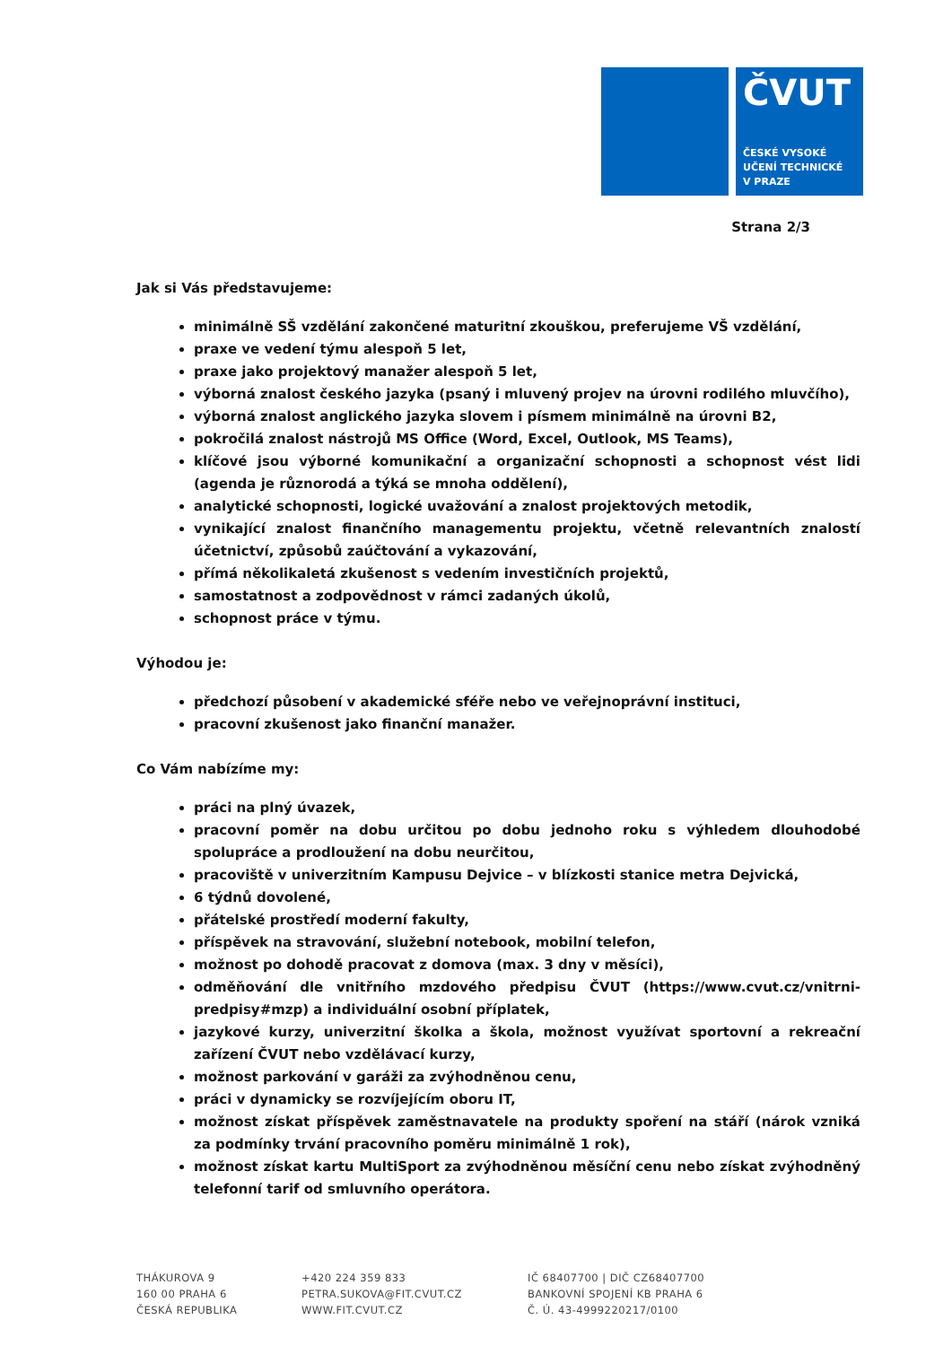ČVUT
ČESKÉ VYSOKÉ
UČENÍ TECHNICKÉ
V PRAZE
Strana 2/3
Jak si Vás představujeme:
minimálně SŠ vzdělání zakončené maturitní zkouškou, preferujeme VŠ vzdělání,
praxe ve vedení týmu alespoň 5 let,
praxe jako projektový manažer alespoň 5 let,
výborná znalost českého jazyka (psaný i mluvený projev na úrovni rodilého mluvčího),
výborná znalost anglického jazyka slovem i písmem minimálně na úrovni B2,
pokročilá znalost nástrojů MS Office (Word, Excel, Outlook, MS Teams),
klíčové jsou výborné komunikační a organizační schopnosti a schopnost vést lidi (agenda je různorodá a týká se mnoha oddělení),
analytické schopnosti, logické uvažování a znalost projektových metodik,
vynikající znalost finančního managementu projektu, včetně relevantních znalostí účetnictví, způsobů zaúčtování a vykazování,
přímá několikaletá zkušenost s vedením investičních projektů,
samostatnost a zodpovědnost v rámci zadaných úkolů,
schopnost práce v týmu.
Výhodou je:
předchozí působení v akademické sféře nebo ve veřejnoprávní instituci,
pracovní zkušenost jako finanční manažer.
Co Vám nabízíme my:
práci na plný úvazek,
pracovní poměr na dobu určitou po dobu jednoho roku s výhledem dlouhodobé spolupráce a prodloužení na dobu neurčitou,
pracoviště v univerzitním Kampusu Dejvice – v blízkosti stanice metra Dejvická,
6 týdnů dovolené,
přátelské prostředí moderní fakulty,
příspěvek na stravování, služební notebook, mobilní telefon,
možnost po dohodě pracovat z domova (max. 3 dny v měsíci),
odměňování dle vnitřního mzdového předpisu ČVUT (https://www.cvut.cz/vnitrni-predpisy#mzp) a individuální osobní příplatek,
jazykové kurzy, univerzitní školka a škola, možnost využívat sportovní a rekreační zařízení ČVUT nebo vzdělávací kurzy,
možnost parkování v garáži za zvýhodněnou cenu,
práci v dynamicky se rozvíjejícím oboru IT,
možnost získat příspěvek zaměstnavatele na produkty spoření na stáří (nárok vzniká za podmínky trvání pracovního poměru minimálně 1 rok),
možnost získat kartu MultiSport za zvýhodněnou měsíční cenu nebo získat zvýhodněný telefonní tarif od smluvního operátora.
THÁKUROVA 9
160 00 PRAHA 6
ČESKÁ REPUBLIKA
+420 224 359 833
PETRA.SUKOVA@FIT.CVUT.CZ
WWW.FIT.CVUT.CZ
IČ 68407700 | DIČ CZ68407700
BANKOVNÍ SPOJENÍ KB PRAHA 6
Č. Ú. 43-4999220217/0100